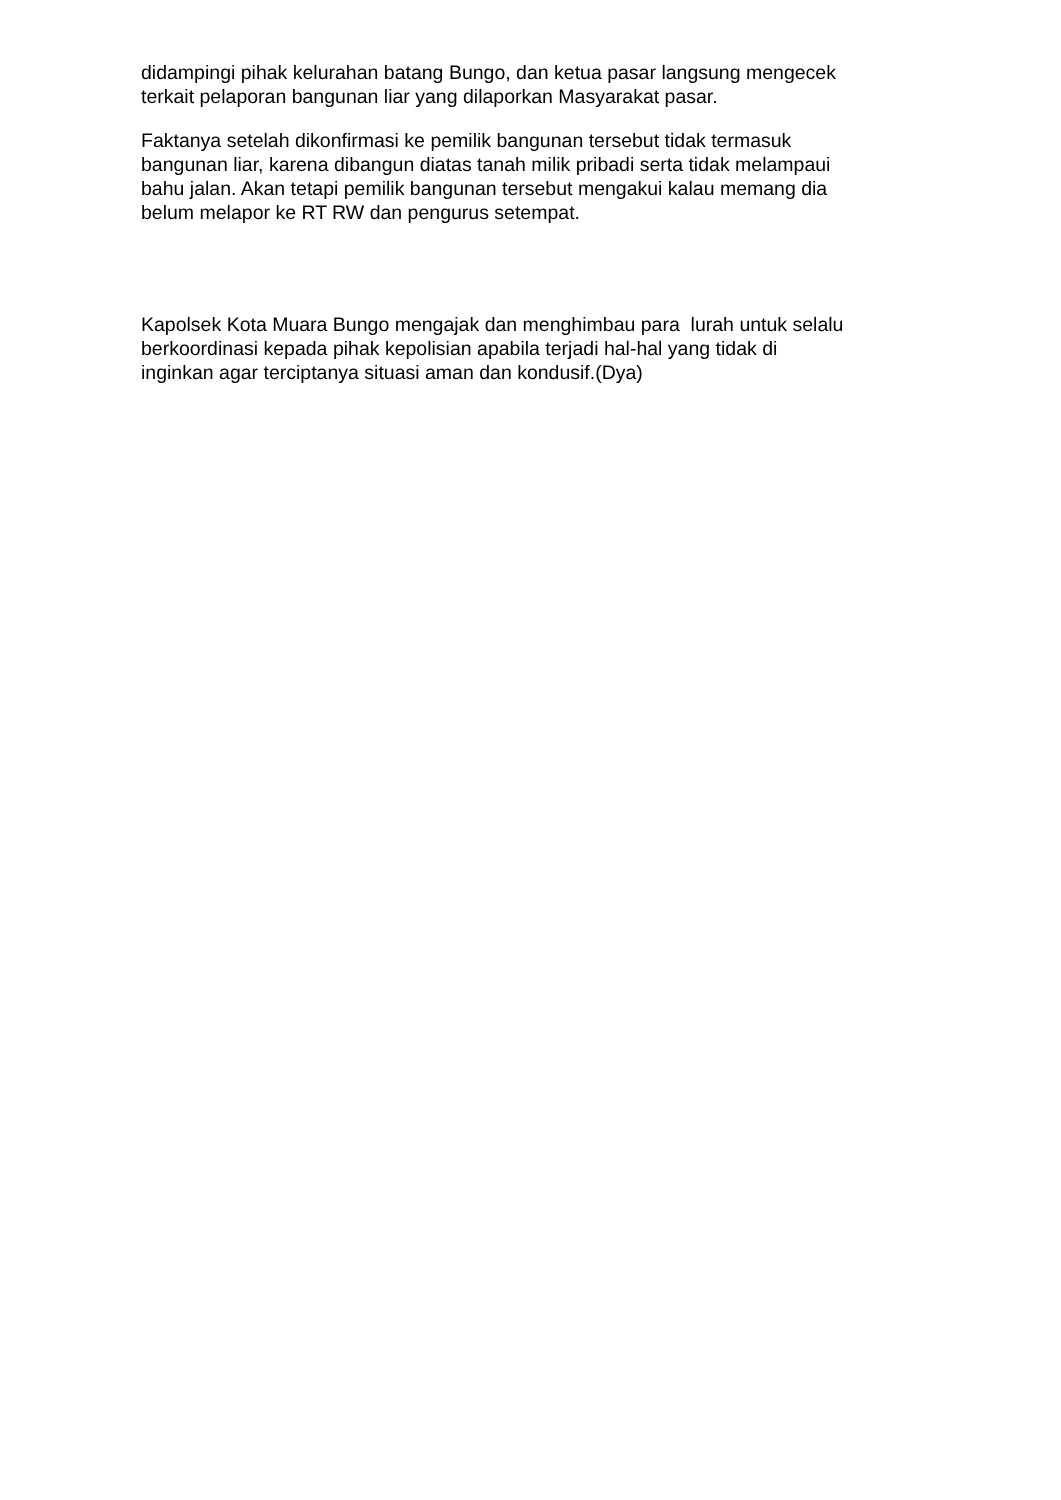didampingi pihak kelurahan batang Bungo, dan ketua pasar langsung mengecek
terkait pelaporan bangunan liar yang dilaporkan Masyarakat pasar.
Faktanya setelah dikonfirmasi ke pemilik bangunan tersebut tidak termasuk
bangunan liar, karena dibangun diatas tanah milik pribadi serta tidak melampaui
bahu jalan. Akan tetapi pemilik bangunan tersebut mengakui kalau memang dia
belum melapor ke RT RW dan pengurus setempat.
Kapolsek Kota Muara Bungo mengajak dan menghimbau para lurah untuk selalu
berkoordinasi kepada pihak kepolisian apabila terjadi hal-hal yang tidak di
inginkan agar terciptanya situasi aman dan kondusif.(Dya)